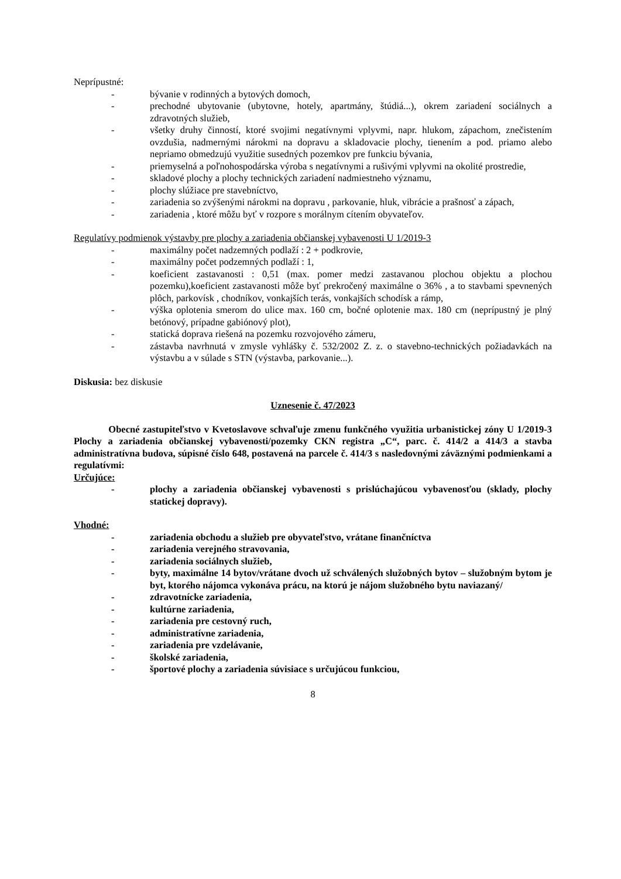Neprípustné:
- bývanie v rodinných a bytových domoch,
- prechodné ubytovanie (ubytovne, hotely, apartmány, štúdiá...), okrem zariadení sociálnych a zdravotných služieb,
- všetky druhy činností, ktoré svojimi negatívnymi vplyvmi, napr. hlukom, zápachom, znečistením ovzdušia, nadmernými nárokmi na dopravu a skladovacie plochy, tienením a pod. priamo alebo nepriamo obmedzujú využitie susedných pozemkov pre funkciu bývania,
- priemyselná a poľnohospodárska výroba s negatívnymi a rušivými vplyvmi na okolité prostredie,
- skladové plochy a plochy technických zariadení nadmiestneho významu,
- plochy slúžiace pre stavebníctvo,
- zariadenia so zvýšenými nárokmi na dopravu , parkovanie, hluk, vibrácie a prašnosť a zápach,
- zariadenia , ktoré môžu byť v rozpore s morálnym cítením obyvateľov.
Regulatívy podmienok výstavby pre plochy a zariadenia občianskej vybavenosti U 1/2019-3
- maximálny počet nadzemných podlaží : 2 + podkrovie,
- maximálny počet podzemných podlaží : 1,
- koeficient zastavanosti : 0,51 (max. pomer medzi zastavanou plochou objektu a plochou pozemku),koeficient zastavanosti môže byť prekročený maximálne o 36% , a to stavbami spevnených plôch, parkovísk , chodníkov, vonkajších terás, vonkajších schodísk a rámp,
- výška oplotenia smerom do ulice max. 160 cm, bočné oplotenie max. 180 cm (neprípustný je plný betónový, prípadne gabiónový plot),
- statická doprava riešená na pozemku rozvojového zámeru,
- zástavba navrhnutá v zmysle vyhlášky č. 532/2002 Z. z. o stavebno-technických požiadavkách na výstavbu a v súlade s STN (výstavba, parkovanie...).
Diskusia: bez diskusie
Uznesenie č. 47/2023
Obecné zastupiteľstvo v Kvetoslavove schvaľuje zmenu funkčného využitia urbanistickej zóny U 1/2019-3 Plochy a zariadenia občianskej vybavenosti/pozemky CKN registra „C“, parc. č. 414/2 a 414/3 a stavba administratívna budova, súpisné číslo 648, postavená na parcele č. 414/3 s nasledovnými záväznými podmienkami a regulatívmi:
Určujúce:
- plochy a zariadenia občianskej vybavenosti s prislúchajúcou vybavenosťou (sklady, plochy statickej dopravy).
Vhodné:
- zariadenia obchodu a služieb pre obyvateľstvo, vrátane finančníctva
- zariadenia verejného stravovania,
- zariadenia sociálnych služieb,
- byty, maximálne 14 bytov/vrátane dvoch už schválených služobných bytov – služobným bytom je byt, ktorého nájomca vykonáva prácu, na ktorú je nájom služobného bytu naviazaný/
- zdravotnícke zariadenia,
- kultúrne zariadenia,
- zariadenia pre cestovný ruch,
- administratívne zariadenia,
- zariadenia pre vzdelávanie,
- školské zariadenia,
- športové plochy a zariadenia súvisiace s určujúcou funkciou,
8